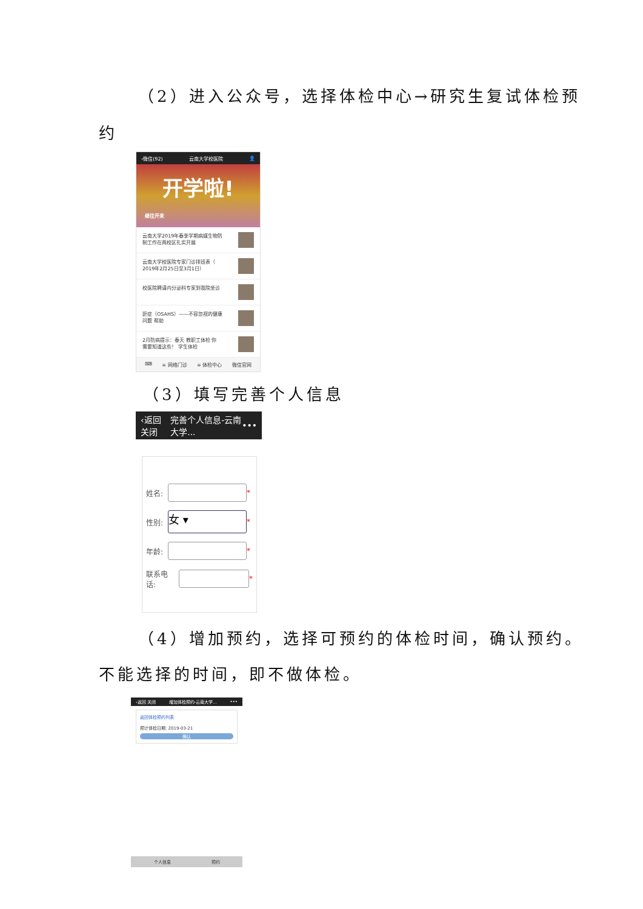（2）进入公众号，选择体检中心→研究生复试体检预
约
‹微信(92) 云南大学校医院 👤
开学啦!
继往开来
云南大学2019年春季学期病媒生物防
制工作在两校区扎实开展
云南大学校医院专家门诊排班表（
2019年2月25日至3月1日）
校医院聘请内分泌科专家到我院坐诊
鼾症（OSAHS）——不容忽视的健康
问题 帮助
2月防病提示：春天 教职工体检 你
需要知道这些！ 学生体检
⌨ ≡ 网络门诊 ≡ 体检中心 微信官网
（3）填写完善个人信息
‹返回 关闭 完善个人信息-云南大学... •••
姓名: *
性别: 女 ▾ *
年龄: *
联系电话: *
（4）增加预约，选择可预约的体检时间，确认预约。
不能选择的时间，即不做体检。
‹返回 关闭 增加体检预约-云南大学... •••
返回体检预约列表
预计体检日期: 2019-03-21
确认
个人信息 预约